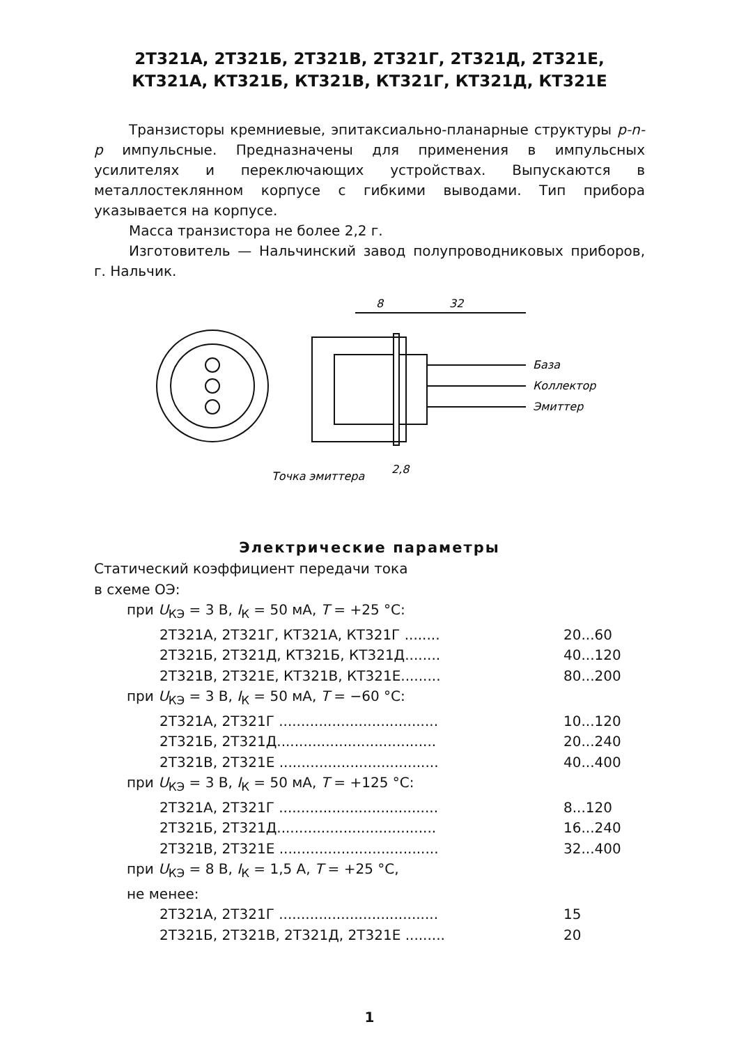2Т321А, 2Т321Б, 2Т321В, 2Т321Г, 2Т321Д, 2Т321Е,
КТ321А, КТ321Б, КТ321В, КТ321Г, КТ321Д, КТ321Е
Транзисторы кремниевые, эпитаксиально-планарные структуры p-n-p импульсные. Предназначены для применения в импульсных усилителях и переключающих устройствах. Выпускаются в металлостеклянном корпусе с гибкими выводами. Тип прибора указывается на корпусе.
Масса транзистора не более 2,2 г.
Изготовитель — Нальчинский завод полупроводниковых приборов, г. Нальчик.
8
32
База
Коллектор
Эмиттер
Точка эмиттера
2,8
Электрические параметры
Статический коэффициент передачи тока
в схеме ОЭ:
при U<sub>КЭ</sub> = 3 В, I<sub>К</sub> = 50 мА, T = +25 °C:
2Т321А, 2Т321Г, КТ321А, КТ321Г ........ 20...60
2Т321Б, 2Т321Д, КТ321Б, КТ321Д........ 40...120
2Т321В, 2Т321Е, КТ321В, КТ321Е......... 80...200
при U<sub>КЭ</sub> = 3 В, I<sub>К</sub> = 50 мА, T = −60 °C:
2Т321А, 2Т321Г .................................... 10...120
2Т321Б, 2Т321Д.................................... 20...240
2Т321В, 2Т321Е .................................... 40...400
при U<sub>КЭ</sub> = 3 В, I<sub>К</sub> = 50 мА, T = +125 °C:
2Т321А, 2Т321Г .................................... 8...120
2Т321Б, 2Т321Д.................................... 16...240
2Т321В, 2Т321Е .................................... 32...400
при U<sub>КЭ</sub> = 8 В, I<sub>К</sub> = 1,5 А, T = +25 °C,
не менее:
2Т321А, 2Т321Г .................................... 15
2Т321Б, 2Т321В, 2Т321Д, 2Т321Е ......... 20
1